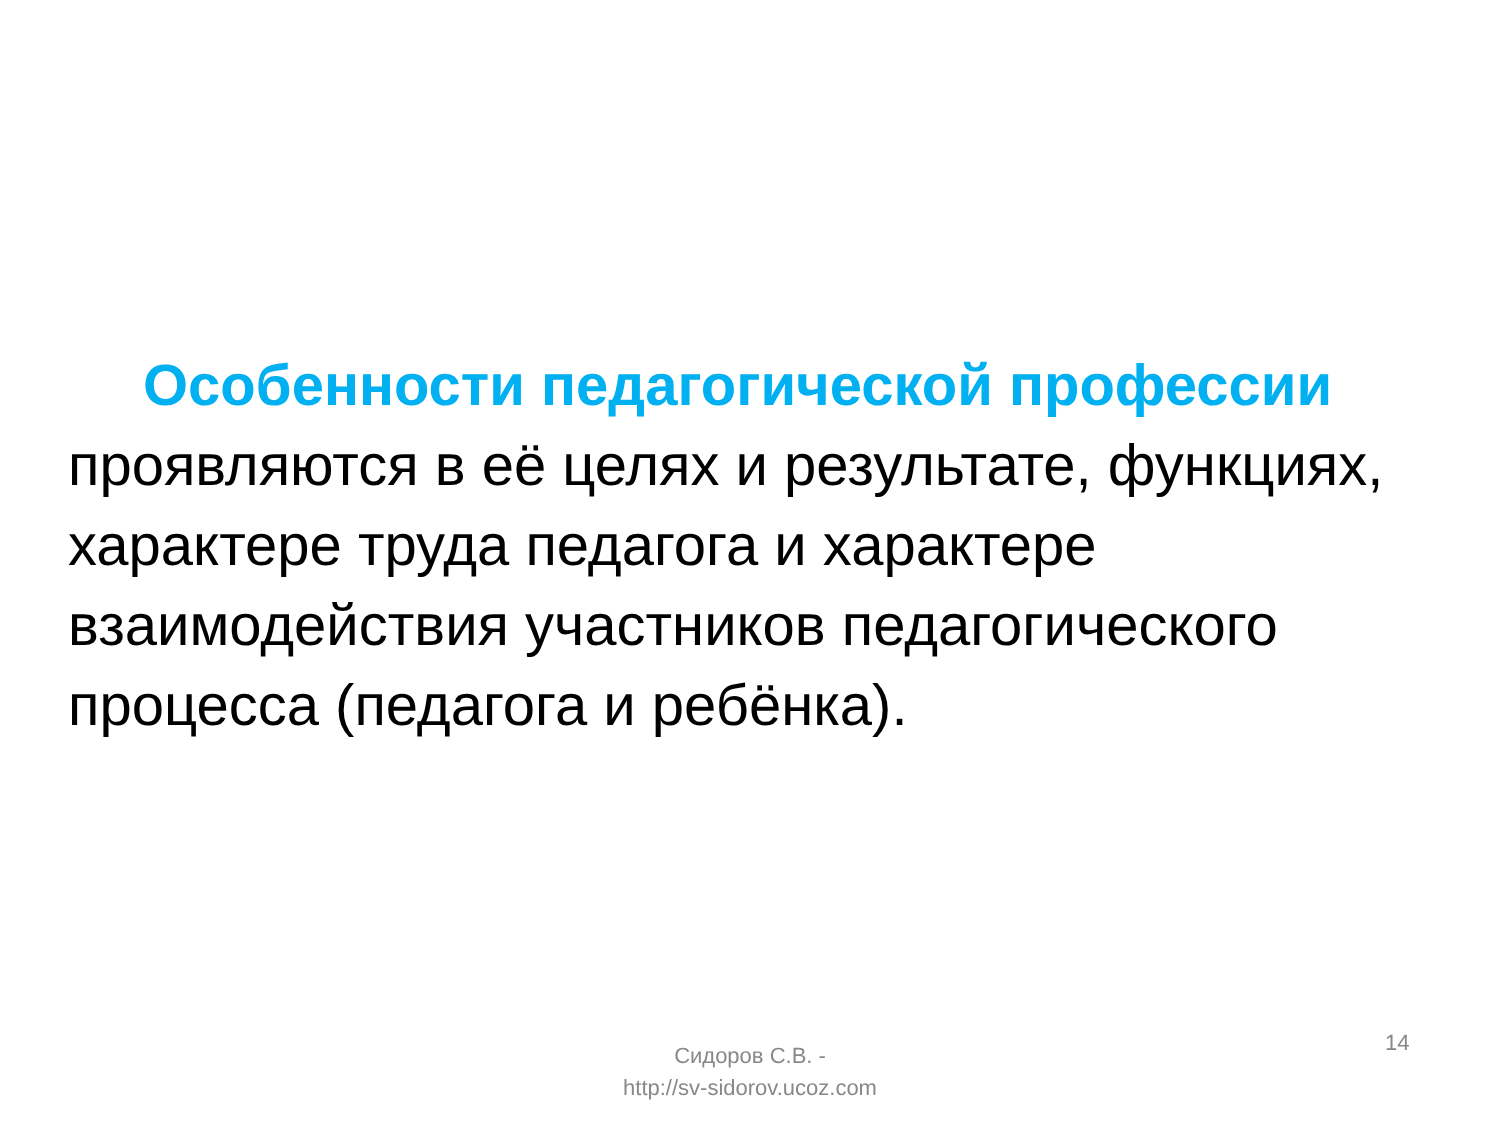Особенности педагогической профессии проявляются в её целях и результате, функциях, характере труда педагога и характере взаимодействия участников педагогического процесса (педагога и ребёнка).
Сидоров С.В. -
http://sv-sidorov.ucoz.com
14